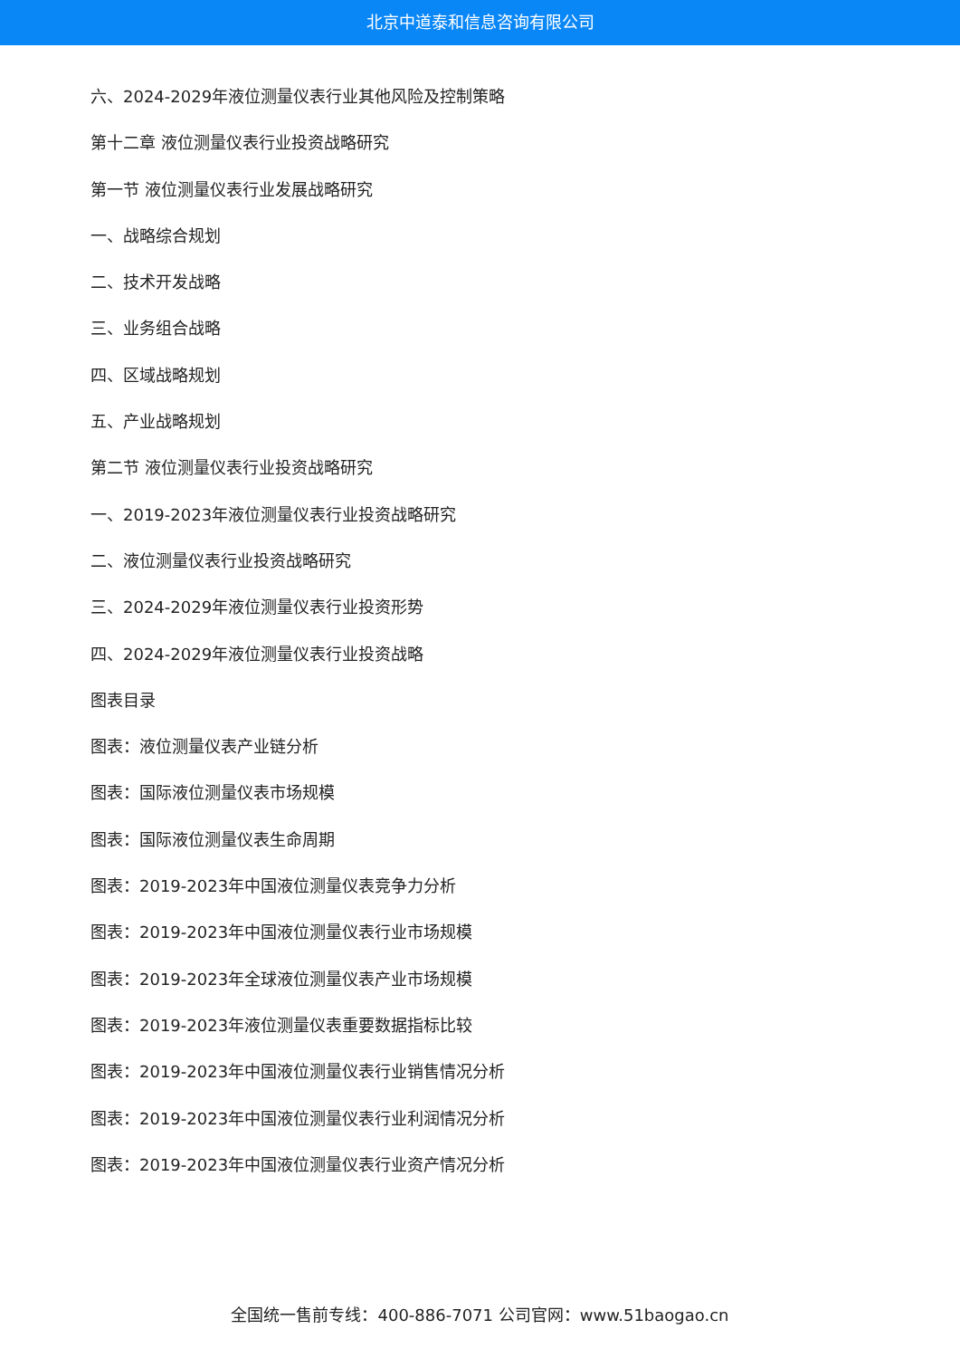北京中道泰和信息咨询有限公司
六、2024-2029年液位测量仪表行业其他风险及控制策略
第十二章 液位测量仪表行业投资战略研究
第一节 液位测量仪表行业发展战略研究
一、战略综合规划
二、技术开发战略
三、业务组合战略
四、区域战略规划
五、产业战略规划
第二节 液位测量仪表行业投资战略研究
一、2019-2023年液位测量仪表行业投资战略研究
二、液位测量仪表行业投资战略研究
三、2024-2029年液位测量仪表行业投资形势
四、2024-2029年液位测量仪表行业投资战略
图表目录
图表：液位测量仪表产业链分析
图表：国际液位测量仪表市场规模
图表：国际液位测量仪表生命周期
图表：2019-2023年中国液位测量仪表竞争力分析
图表：2019-2023年中国液位测量仪表行业市场规模
图表：2019-2023年全球液位测量仪表产业市场规模
图表：2019-2023年液位测量仪表重要数据指标比较
图表：2019-2023年中国液位测量仪表行业销售情况分析
图表：2019-2023年中国液位测量仪表行业利润情况分析
图表：2019-2023年中国液位测量仪表行业资产情况分析
全国统一售前专线：400-886-7071 公司官网：www.51baogao.cn